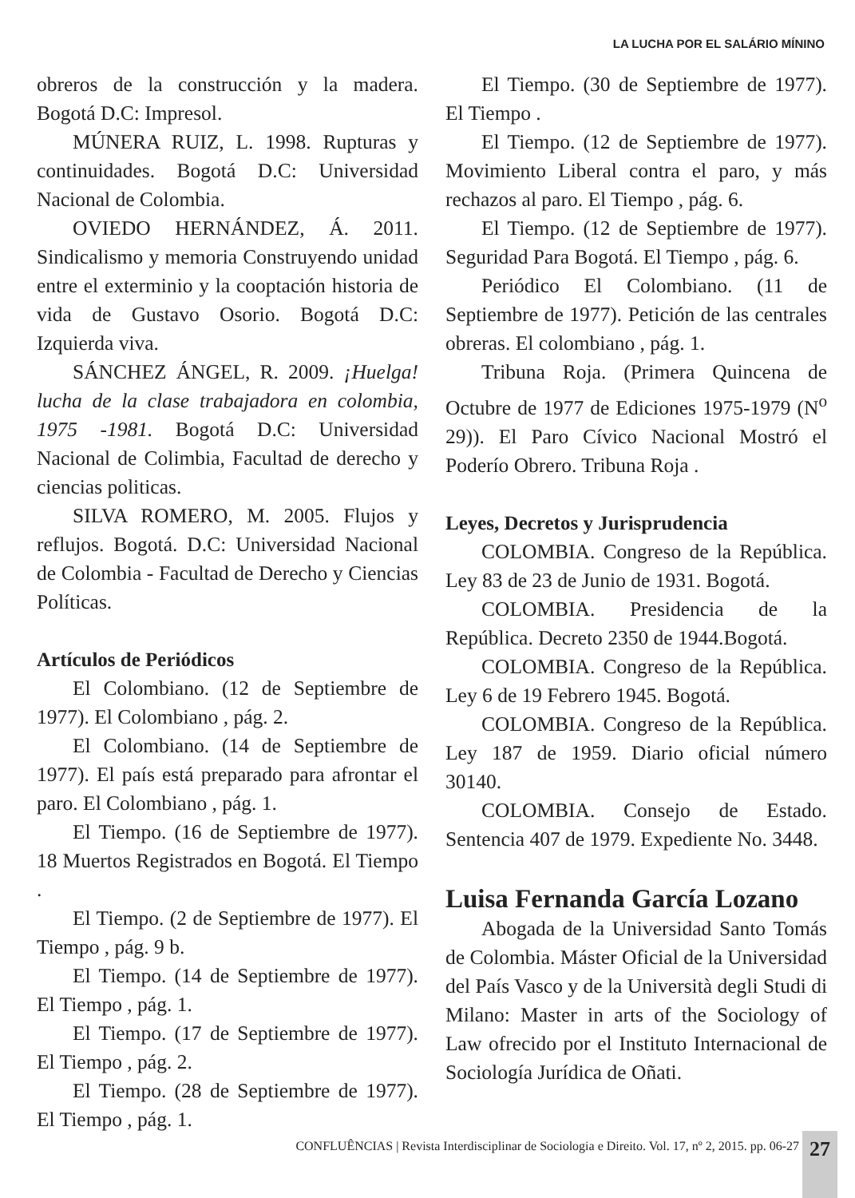LA LUCHA POR EL SALÁRIO MÍNINO
obreros de la construcción y la madera. Bogotá D.C: Impresol.
MÚNERA RUIZ, L. 1998. Rupturas y continuidades. Bogotá D.C: Universidad Nacional de Colombia.
OVIEDO HERNÁNDEZ, Á. 2011. Sindicalismo y memoria Construyendo unidad entre el exterminio y la cooptación historia de vida de Gustavo Osorio. Bogotá D.C: Izquierda viva.
SÁNCHEZ ÁNGEL, R. 2009. ¡Huelga! lucha de la clase trabajadora en colombia, 1975 -1981. Bogotá D.C: Universidad Nacional de Colimbia, Facultad de derecho y ciencias politicas.
SILVA ROMERO, M. 2005. Flujos y reflujos. Bogotá. D.C: Universidad Nacional de Colombia - Facultad de Derecho y Ciencias Políticas.
Artículos de Periódicos
El Colombiano. (12 de Septiembre de 1977). El Colombiano , pág. 2.
El Colombiano. (14 de Septiembre de 1977). El país está preparado para afrontar el paro. El Colombiano , pág. 1.
El Tiempo. (16 de Septiembre de 1977). 18 Muertos Registrados en Bogotá. El Tiempo .
El Tiempo. (2 de Septiembre de 1977). El Tiempo , pág. 9 b.
El Tiempo. (14 de Septiembre de 1977). El Tiempo , pág. 1.
El Tiempo. (17 de Septiembre de 1977). El Tiempo , pág. 2.
El Tiempo. (28 de Septiembre de 1977). El Tiempo , pág. 1.
El Tiempo. (30 de Septiembre de 1977). El Tiempo .
El Tiempo. (12 de Septiembre de 1977). Movimiento Liberal contra el paro, y más rechazos al paro. El Tiempo , pág. 6.
El Tiempo. (12 de Septiembre de 1977). Seguridad Para Bogotá. El Tiempo , pág. 6.
Periódico El Colombiano. (11 de Septiembre de 1977). Petición de las centrales obreras. El colombiano , pág. 1.
Tribuna Roja. (Primera Quincena de Octubre de 1977 de Ediciones 1975-1979 (N<sup>o</sup> 29)). El Paro Cívico Nacional Mostró el Poderío Obrero. Tribuna Roja .
Leyes, Decretos y Jurisprudencia
COLOMBIA. Congreso de la República. Ley 83 de 23 de Junio de 1931. Bogotá.
COLOMBIA. Presidencia de la República. Decreto 2350 de 1944.Bogotá.
COLOMBIA. Congreso de la República. Ley 6 de 19 Febrero 1945. Bogotá.
COLOMBIA. Congreso de la República. Ley 187 de 1959. Diario oficial número 30140.
COLOMBIA. Consejo de Estado. Sentencia 407 de 1979. Expediente No. 3448.
Luisa Fernanda García Lozano
Abogada de la Universidad Santo Tomás de Colombia. Máster Oficial de la Universidad del País Vasco y de la Università degli Studi di Milano: Master in arts of the Sociology of Law ofrecido por el Instituto Internacional de Sociología Jurídica de Oñati.
CONFLUÊNCIAS | Revista Interdisciplinar de Sociologia e Direito. Vol. 17, nº 2, 2015. pp. 06-27
27